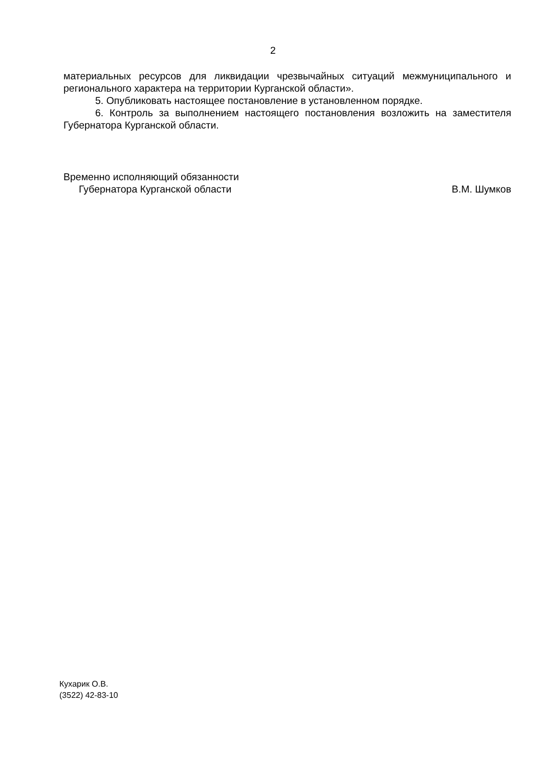2
материальных ресурсов для ликвидации чрезвычайных ситуаций межмуниципального и регионального характера на территории Курганской области».
5. Опубликовать настоящее постановление в установленном порядке.
6. Контроль за выполнением настоящего постановления возложить на заместителя Губернатора Курганской области.
Временно исполняющий обязанности
Губернатора Курганской области В.М. Шумков
Кухарик О.В.
(3522) 42-83-10